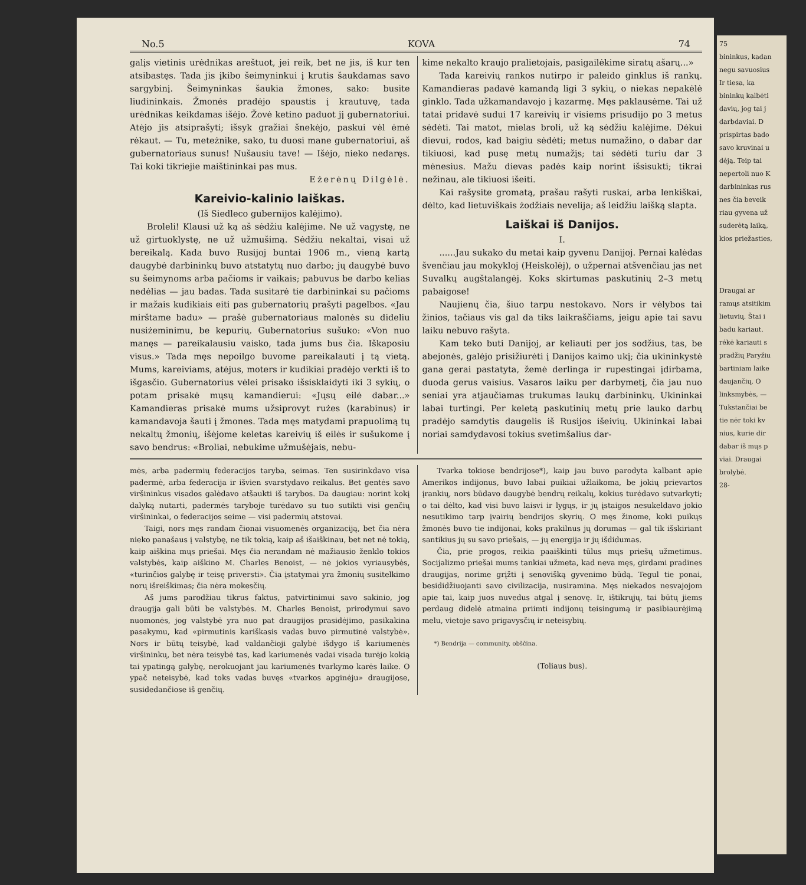No.5 KOVA 74
galįs vietinis urėdnikas areštuot, jei reik, bet ne jis, iš kur ten atsibastęs. Tada jis įkibo šeimyninkui į krutis šaukdamas savo sargybinį. Šeimyninkas šaukia žmones, sako: busite liudininkais. Žmonės pradėjo spaustis į krautuvę, tada urėdnikas keikdamas išėjo. Žovė ketino paduot jį gubernatoriui. Atėjo jis atsiprašyti; išsyk gražiai šnekėjo, paskui vėl ėmė rėkaut. — Tu, meteżnike, sako, tu duosi mane gubernatoriui, aš gubernatoriaus sunus! Nušausiu tave! — Išėjo, nieko nedaręs. Tai koki tikriejie maištininkai pas mus.
Eżerėnų Dilgėlė.
Kareivio-kalinio laiškas.
(Iš Siedleco gubernijos kalėjimo).
Broleli! Klausi už ką aš sėdžiu kalėjime. Ne už vagystę, ne už girtuoklystę, ne už užmušimą. Sėdžiu nekaltai, visai už bereikalą. Kada buvo Rusijoj buntai 1906 m., vieną kartą daugybė darbininkų buvo atstatytų nuo darbo; jų daugybė buvo su šeimynoms arba pačioms ir vaikais; pabuvus be darbo kelias nedėlias — jau badas. Tada susitarė tie darbininkai su pačioms ir mažais kudikiais eiti pas gubernatorių prašyti pagelbos. «Jau mirštame badu» — prašė gubernatoriaus malonės su dideliu nusiżeminimu, be kepurių. Gubernatorius sušuko: «Von nuo manęs — pareikalausiu vaisko, tada jums bus čia. Iškaposiu visus.» Tada męs nepoilgo buvome pareikalauti į tą vietą. Mums, kareiviams, atėjus, moters ir kudikiai pradėjo verkti iš to išgasčio. Gubernatorius vėlei prisako išsisklaidyti iki 3 sykių, o potam prisakė mųsų kamandierui: «Jųsų eilė dabar...» Kamandieras prisakė mums užsiprovyt rużes (karabinus) ir kamandavoja šauti į žmones. Tada męs matydami prapuolimą tų nekaltų žmonių, išėjome keletas kareivių iš eilės ir sušukome į savo bendrus: «Broliai, nebukime užmušėjais, nebu-
kime nekalto kraujo pralietojais, pasigailėkime siratų ašarų...»
Tada kareivių rankos nutirpo ir paleido ginklus iš rankų. Kamandieras padavė kamandą ligi 3 sykių, o niekas nepakėlė ginklo. Tada užkamandavojo į kazarmę. Męs paklausėme. Tai už tatai pridavė sudui 17 kareivių ir visiems prisudijo po 3 metus sėdėti. Tai matot, mielas broli, už ką sėdžiu kalėjime. Dėkui dievui, rodos, kad baigiu sėdėti; metus numažino, o dabar dar tikiuosi, kad pusę metų numažįs; tai sėdėti turiu dar 3 mėnesius. Mažu dievas padės kaip norint išsisukti; tikrai nežinau, ale tikiuosi išeiti.
Kai rašysite gromatą, prašau rašyti ruskai, arba lenkiškai, dėlto, kad lietuviškais żodžiais nevelija; aš leidžiu laišką slapta.
Laiškai iš Danijos.
I.
......Jau sukako du metai kaip gyvenu Danijoj. Pernai kalėdas švenčiau jau mokykloj (Heiskolėj), o užpernai atšvenčiau jas net Suvalkų augštalangėj. Koks skirtumas paskutinių 2–3 metų pabaigose!
Naujienų čia, šiuo tarpu nestokavo. Nors ir vėlybos tai žinios, tačiaus vis gal da tiks laikraščiams, jeigu apie tai savu laiku nebuvo rašyta.
Kam teko buti Danijoj, ar keliauti per jos sodžius, tas, be abejonės, galėjo prisižiurėti į Danijos kaimo ukį; čia ukininkystė gana gerai pastatyta, žemė derlinga ir rupestingai įdirbama, duoda gerus vaisius. Vasaros laiku per darbymetį, čia jau nuo seniai yra atjaučiamas trukumas laukų darbininkų. Ukininkai labai turtingi. Per keletą paskutinių metų prie lauko darbų pradėjo samdytis daugelis iš Rusijos išeivių. Ukininkai labai noriai samdydavosi tokius svetimšalius dar-
mės, arba padermių federacijos taryba, seimas. Ten susirinkdavo visa padermė, arba federacija ir išvien svarstydavo reikalus. Bet gentės savo viršininkus visados galėdavo atšaukti iš tarybos. Da daugiau: norint kokį dalyką nutarti, padermės taryboje turėdavo su tuo sutikti visi genčių viršininkai, o federacijos seime — visi padermių atstovai.
Taigi, nors męs randam čionai visuomenės organizaciją, bet čia nėra nieko panašaus į valstybę, ne tik tokią, kaip aš išaiškinau, bet net nė tokią, kaip aiškina mųs priešai. Męs čia nerandam nė mažiausio ženklo tokios valstybės, kaip aiškino M. Charles Benoist, — nė jokios vyriausybės, «turinčios galybę ir teisę priversti». Čia įstatymai yra žmonių susitelkimo norų išreiškimas; čia nėra mokesčių.
Aš jums parodžiau tikrus faktus, patvirtinimui savo sakinio, jog draugija gali būti be valstybės. M. Charles Benoist, prirodymui savo nuomonės, jog valstybė yra nuo pat draugijos prasidėjimo, pasikakina pasakymu, kad «pirmutinis kariškasis vadas buvo pirmutinė valstybė». Nors ir būtų teisybė, kad valdančioji galybė išdygo iš kariumenės viršininkų, bet nėra teisybė tas, kad kariumenės vadai visada turėjo kokią tai ypatingą galybę, nerokuojant jau kariumenės tvarkymo karės laike. O ypač neteisybė, kad toks vadas buvęs «tvarkos apginėju» draugijose, susidedančiose iš genčių.
Tvarka tokiose bendrijose*), kaip jau buvo parodyta kalbant apie Amerikos indijonus, buvo labai puikiai užlaikoma, be jokių prievartos įrankių, nors būdavo daugybė bendrų reikalų, kokius turėdavo sutvarkyti; o tai dėlto, kad visi buvo laisvi ir lygųs, ir jų įstaigos nesukeldavo jokio nesutikimo tarp įvairių bendrijos skyrių. O męs žinome, koki puikųs žmonės buvo tie indijonai, koks prakilnus jų dorumas — gal tik išskiriant santikius jų su savo priešais, — jų energija ir jų išdidumas.
Čia, prie progos, reikia paaiškinti tūlus mųs priešų užmetimus. Socijalizmo priešai mums tankiai užmeta, kad neva męs, girdami pradines draugijas, norime grįžti į senovišką gyvenimo būdą. Tegul tie ponai, besididžiuojanti savo civilizacija, nusiramina. Męs niekados nesvajojom apie tai, kaip juos nuvedus atgal į senovę. Ir, ištikrųjų, tai būtų jiems perdaug didelė atmaina priimti indijonų teisingumą ir pasibiaurėjimą melu, vietoje savo prigavysčių ir neteisybių.
*) Bendrija — community, obščina.
(Toliaus bus).
75
bininkus, kadan
negu savuosius
Ir tiesa, ka
bininkų kalbėti
davių, jog tai j
darbdaviai. D
prispirtas bado
savo kruvinai u
dėją. Teip tai
nepertoli nuo K
darbininkas rus
nes čia beveik
riau gyvena už
suderėtą laiką,
kios priežasties,
Draugai ar
ramųs atsitikim
lietuvių. Štai i
badu kariaut.
rėkė kariauti s
pradžių Paryžiu
bartiniam laike
daujančių. O
linksmybės, —
Tukstančiai be
tie nėr toki kv
nius, kurie dir
dabar iš mųs p
viai. Draugai
brolybė.
28-